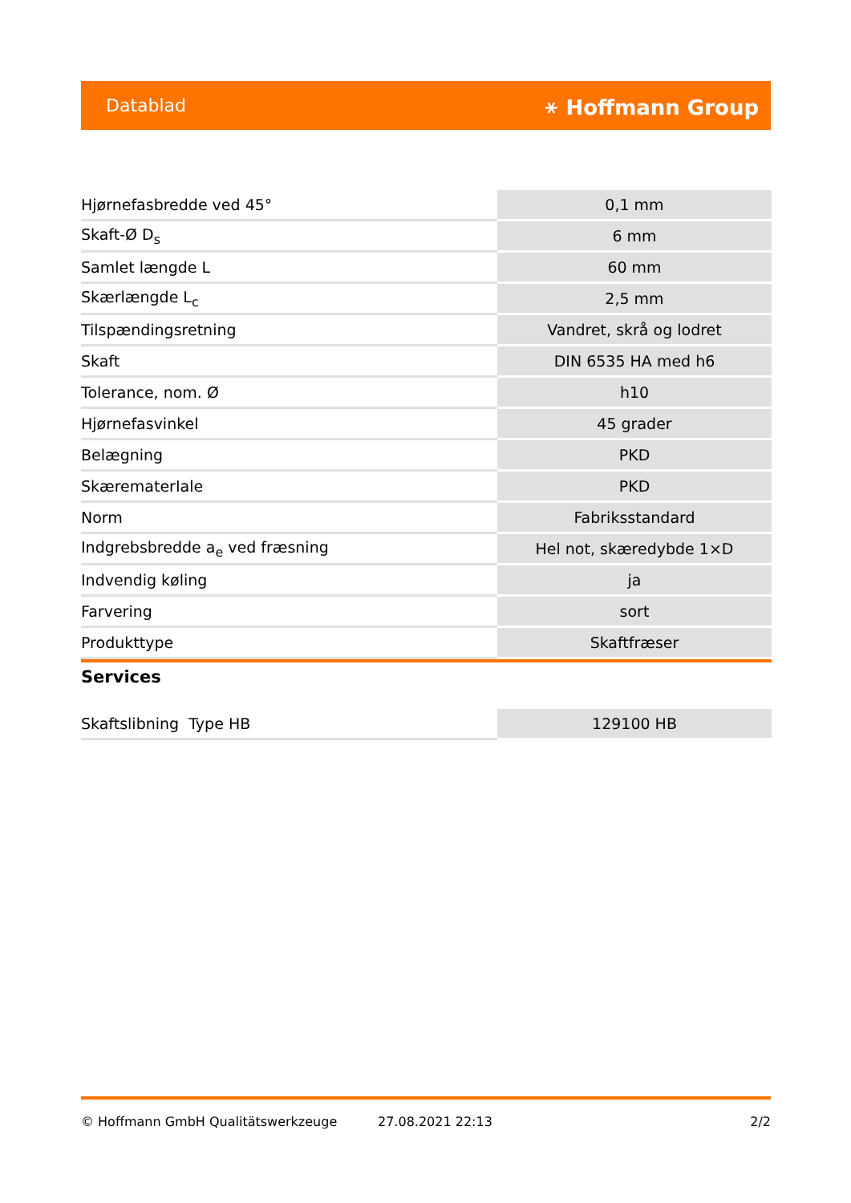Datablad ⚹ Hoffmann Group
| Hjørnefasbredde ved 45° | 0,1 mm |
| Skaft-Ø D<sub>s</sub> | 6 mm |
| Samlet længde L | 60 mm |
| Skærlængde L<sub>c</sub> | 2,5 mm |
| Tilspændingsretning | Vandret, skrå og lodret |
| Skaft | DIN 6535 HA med h6 |
| Tolerance, nom. Ø | h10 |
| Hjørnefasvinkel | 45 grader |
| Belægning | PKD |
| SkærematerIale | PKD |
| Norm | Fabriksstandard |
| Indgrebsbredde a<sub>e</sub> ved fræsning | Hel not, skæredybde 1×D |
| Indvendig køling | ja |
| Farvering | sort |
| Produkttype | Skaftfræser |
Services
| Skaftslibning Type HB | 129100 HB |
© Hoffmann GmbH Qualitätswerkzeuge 27.08.2021 22:13 2/2